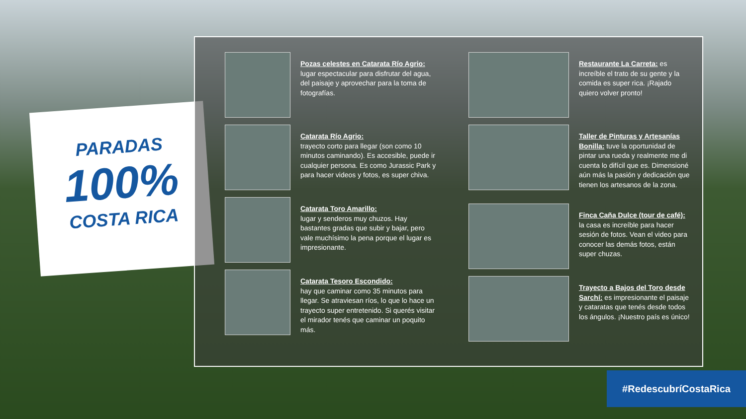PARADAS
100%
COSTA RICA
Pozas celestes en Catarata Río Agrio: lugar espectacular para disfrutar del agua, del paisaje y aprovechar para la toma de fotografías.
Catarata Río Agrio:
trayecto corto para llegar (son como 10 minutos caminando). Es accesible, puede ir cualquier persona. Es como Jurassic Park y para hacer videos y fotos, es super chiva.
Catarata Toro Amarillo:
lugar y senderos muy chuzos. Hay bastantes gradas que subir y bajar, pero vale muchísimo la pena porque el lugar es impresionante.
Catarata Tesoro Escondido:
hay que caminar como 35 minutos para llegar. Se atraviesan ríos, lo que lo hace un trayecto super entretenido. Si querés visitar el mirador tenés que caminar un poquito más.
Restaurante La Carreta: es increíble el trato de su gente y la comida es super rica. ¡Rajado quiero volver pronto!
Taller de Pinturas y Artesanías Bonilla: tuve la oportunidad de pintar una rueda y realmente me di cuenta lo difícil que es. Dimensioné aún más la pasión y dedicación que tienen los artesanos de la zona.
Finca Caña Dulce (tour de café):
la casa es increíble para hacer sesión de fotos. Vean el video para conocer las demás fotos, están super chuzas.
Trayecto a Bajos del Toro desde Sarchí: es impresionante el paisaje y cataratas que tenés desde todos los ángulos. ¡Nuestro país es único!
#RedescubríCostaRica